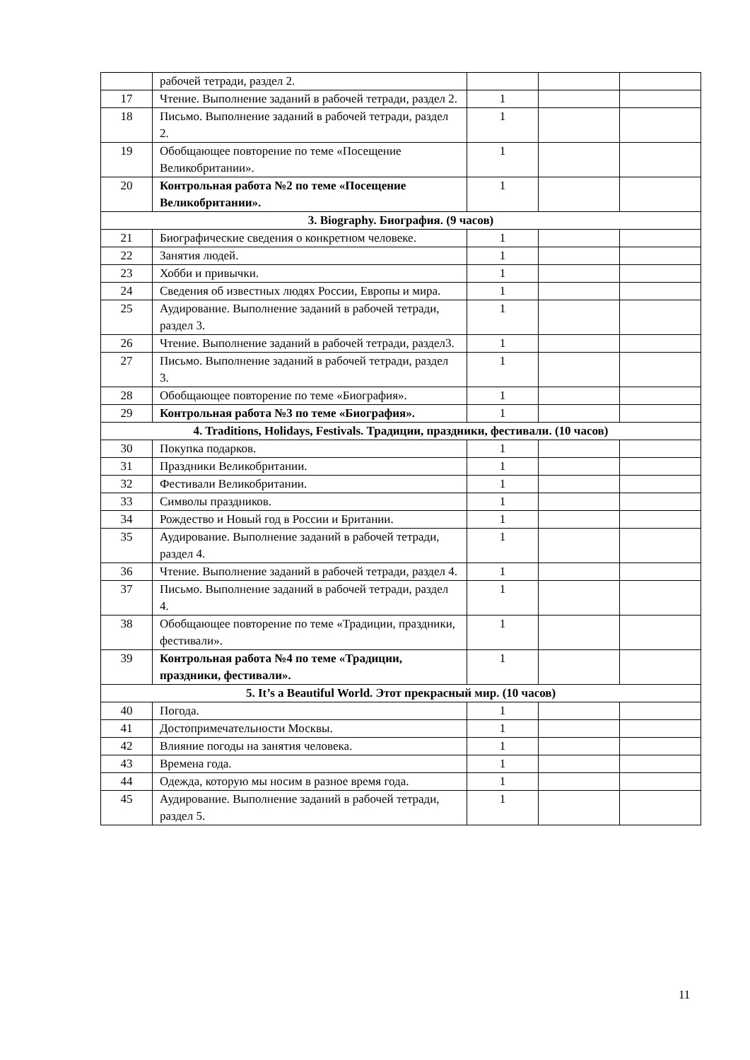| | рабочей тетради, раздел 2. | | | |
| 17 | Чтение. Выполнение заданий в рабочей тетради, раздел 2. | 1 | | |
| 18 | Письмо. Выполнение заданий в рабочей тетради, раздел 2. | 1 | | |
| 19 | Обобщающее повторение по теме «Посещение Великобритании». | 1 | | |
| 20 | Контрольная работа №2 по теме «Посещение Великобритании». | 1 | | |
| 3. Biography. Биография. (9 часов) | | | | |
| 21 | Биографические сведения о конкретном человеке. | 1 | | |
| 22 | Занятия людей. | 1 | | |
| 23 | Хобби и привычки. | 1 | | |
| 24 | Сведения об известных людях России, Европы и мира. | 1 | | |
| 25 | Аудирование. Выполнение заданий в рабочей тетради, раздел 3. | 1 | | |
| 26 | Чтение. Выполнение заданий в рабочей тетради, раздел3. | 1 | | |
| 27 | Письмо. Выполнение заданий в рабочей тетради, раздел 3. | 1 | | |
| 28 | Обобщающее повторение по теме «Биография». | 1 | | |
| 29 | Контрольная работа №3 по теме «Биография». | 1 | | |
| 4. Traditions, Holidays, Festivals. Традиции, праздники, фестивали. (10 часов) | | | | |
| 30 | Покупка подарков. | 1 | | |
| 31 | Праздники Великобритании. | 1 | | |
| 32 | Фестивали Великобритании. | 1 | | |
| 33 | Символы праздников. | 1 | | |
| 34 | Рождество и Новый год в России и Британии. | 1 | | |
| 35 | Аудирование. Выполнение заданий в рабочей тетради, раздел 4. | 1 | | |
| 36 | Чтение. Выполнение заданий в рабочей тетради, раздел 4. | 1 | | |
| 37 | Письмо. Выполнение заданий в рабочей тетради, раздел 4. | 1 | | |
| 38 | Обобщающее повторение по теме «Традиции, праздники, фестивали». | 1 | | |
| 39 | Контрольная работа №4 по теме «Традиции, праздники, фестивали». | 1 | | |
| 5. It’s a Beautiful World. Этот прекрасный мир. (10 часов) | | | | |
| 40 | Погода. | 1 | | |
| 41 | Достопримечательности Москвы. | 1 | | |
| 42 | Влияние погоды на занятия человека. | 1 | | |
| 43 | Времена года. | 1 | | |
| 44 | Одежда, которую мы носим в разное время года. | 1 | | |
| 45 | Аудирование. Выполнение заданий в рабочей тетради, раздел 5. | 1 | | |
11